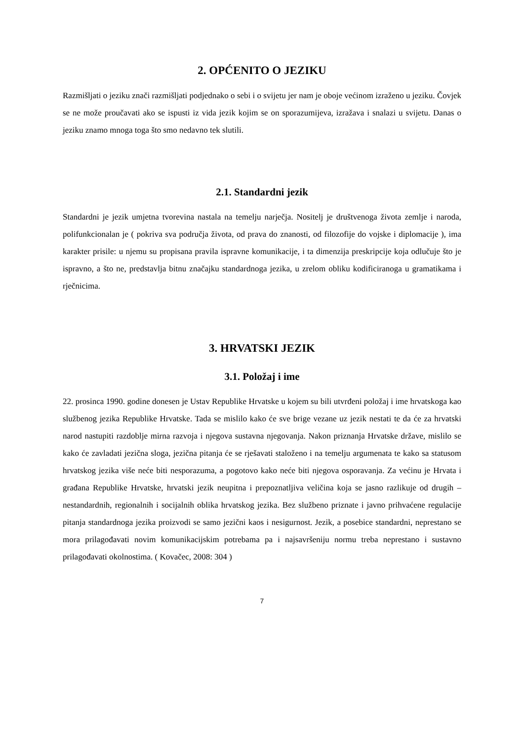2. OPĆENITO O JEZIKU
Razmišljati o jeziku znači razmišljati podjednako o sebi i o svijetu jer nam je oboje većinom izraženo u jeziku. Čovjek se ne može proučavati ako se ispusti iz vida jezik kojim se on sporazumijeva, izražava i snalazi u svijetu. Danas o jeziku znamo mnoga toga što smo nedavno tek slutili.
2.1. Standardni jezik
Standardni je jezik umjetna tvorevina nastala na temelju narječja. Nositelj je društvenoga života zemlje i naroda, polifunkcionalan je ( pokriva sva područja života, od prava do znanosti, od filozofije do vojske i diplomacije ), ima karakter prisile: u njemu su propisana pravila ispravne komunikacije, i ta dimenzija preskripcije koja odlučuje što je ispravno, a što ne, predstavlja bitnu značajku standardnoga jezika, u zrelom obliku kodificiranoga u gramatikama i rječnicima.
3. HRVATSKI JEZIK
3.1. Položaj i ime
22. prosinca 1990. godine donesen je Ustav Republike Hrvatske u kojem su bili utvrđeni položaj i ime hrvatskoga kao službenog jezika Republike Hrvatske. Tada se mislilo kako će sve brige vezane uz jezik nestati te da će za hrvatski narod nastupiti razdoblje mirna razvoja i njegova sustavna njegovanja. Nakon priznanja Hrvatske države, mislilo se kako će zavladati jezična sloga, jezična pitanja će se rješavati staloženo i na temelju argumenata te kako sa statusom hrvatskog jezika više neće biti nesporazuma, a pogotovo kako neće biti njegova osporavanja. Za većinu je Hrvata i građana Republike Hrvatske, hrvatski jezik neupitna i prepoznatljiva veličina koja se jasno razlikuje od drugih – nestandardnih, regionalnih i socijalnih oblika hrvatskog jezika. Bez službeno priznate i javno prihvaćene regulacije pitanja standardnoga jezika proizvodi se samo jezični kaos i nesigurnost. Jezik, a posebice standardni, neprestano se mora prilagođavati novim komunikacijskim potrebama pa i najsavršeniju normu treba neprestano i sustavno prilagođavati okolnostima. ( Kovačec, 2008: 304 )
7